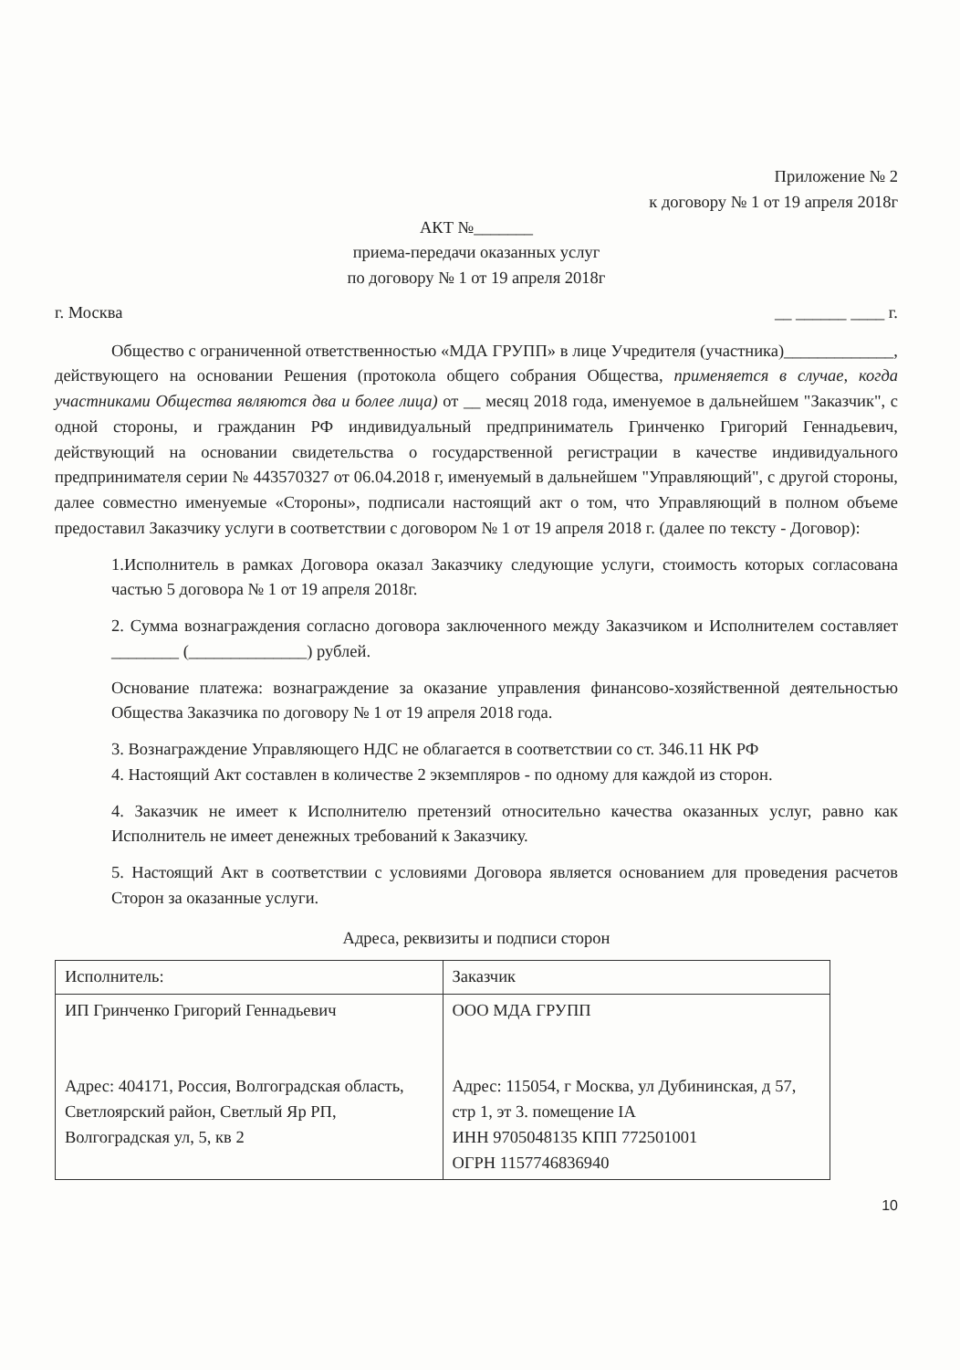Приложение № 2
к договору № 1 от 19 апреля 2018г
АКТ №_______
приема-передачи оказанных услуг
по договору № 1 от 19 апреля 2018г
г. Москва __ ______ ____ г.
Общество с ограниченной ответственностью «МДА ГРУПП» в лице Учредителя (участника)_____________, действующего на основании Решения (протокола общего собрания Общества, применяется в случае, когда участниками Общества являются два и более лица) от __ месяц 2018 года, именуемое в дальнейшем "Заказчик", с одной стороны, и гражданин РФ индивидуальный предприниматель Гринченко Григорий Геннадьевич, действующий на основании свидетельства о государственной регистрации в качестве индивидуального предпринимателя серии № 443570327 от 06.04.2018 г, именуемый в дальнейшем "Управляющий", с другой стороны, далее совместно именуемые «Стороны», подписали настоящий акт о том, что Управляющий в полном объеме предоставил Заказчику услуги в соответствии с договором № 1 от 19 апреля 2018 г. (далее по тексту - Договор):
1.Исполнитель в рамках Договора оказал Заказчику следующие услуги, стоимость которых согласована частью 5 договора № 1 от 19 апреля 2018г.
2. Сумма вознаграждения согласно договора заключенного между Заказчиком и Исполнителем составляет ________ (______________) рублей.
Основание платежа: вознаграждение за оказание управления финансово-хозяйственной деятельностью Общества Заказчика по договору № 1 от 19 апреля 2018 года.
3. Вознаграждение Управляющего НДС не облагается в соответствии со ст. 346.11 НК РФ
4. Настоящий Акт составлен в количестве 2 экземпляров - по одному для каждой из сторон.
4. Заказчик не имеет к Исполнителю претензий относительно качества оказанных услуг, равно как Исполнитель не имеет денежных требований к Заказчику.
5. Настоящий Акт в соответствии с условиями Договора является основанием для проведения расчетов Сторон за оказанные услуги.
Адреса, реквизиты и подписи сторон
| Исполнитель: | Заказчик |
| ИП Гринченко Григорий Геннадьевич Адрес: 404171, Россия, Волгоградская область, Светлоярский район, Светлый Яр РП, Волгоградская ул, 5, кв 2 | ООО МДА ГРУПП Адрес: 115054, г Москва, ул Дубининская, д 57, стр 1, эт 3. помещение IA ИНН 9705048135 КПП 772501001 ОГРН 1157746836940 |
10